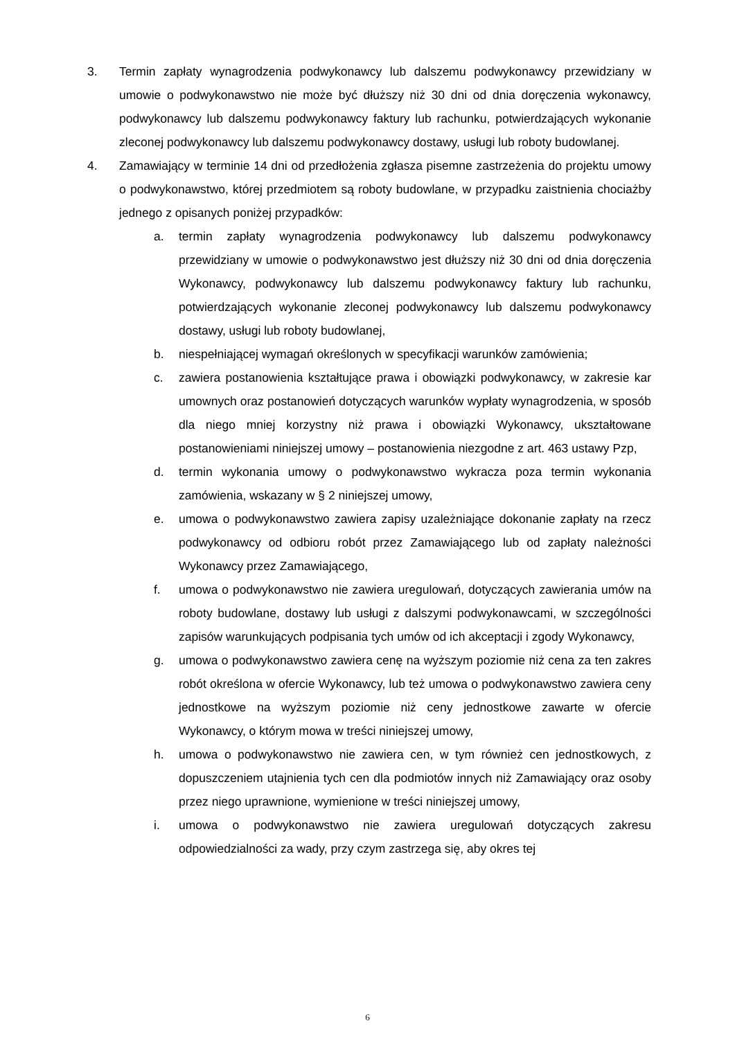3. Termin zapłaty wynagrodzenia podwykonawcy lub dalszemu podwykonawcy przewidziany w umowie o podwykonawstwo nie może być dłuższy niż 30 dni od dnia doręczenia wykonawcy, podwykonawcy lub dalszemu podwykonawcy faktury lub rachunku, potwierdzających wykonanie zleconej podwykonawcy lub dalszemu podwykonawcy dostawy, usługi lub roboty budowlanej.
4. Zamawiający w terminie 14 dni od przedłożenia zgłasza pisemne zastrzeżenia do projektu umowy o podwykonawstwo, której przedmiotem są roboty budowlane, w przypadku zaistnienia chociażby jednego z opisanych poniżej przypadków:
a. termin zapłaty wynagrodzenia podwykonawcy lub dalszemu podwykonawcy przewidziany w umowie o podwykonawstwo jest dłuższy niż 30 dni od dnia doręczenia Wykonawcy, podwykonawcy lub dalszemu podwykonawcy faktury lub rachunku, potwierdzających wykonanie zleconej podwykonawcy lub dalszemu podwykonawcy dostawy, usługi lub roboty budowlanej,
b. niespełniającej wymagań określonych w specyfikacji warunków zamówienia;
c. zawiera postanowienia kształtujące prawa i obowiązki podwykonawcy, w zakresie kar umownych oraz postanowień dotyczących warunków wypłaty wynagrodzenia, w sposób dla niego mniej korzystny niż prawa i obowiązki Wykonawcy, ukształtowane postanowieniami niniejszej umowy – postanowienia niezgodne z art. 463 ustawy Pzp,
d. termin wykonania umowy o podwykonawstwo wykracza poza termin wykonania zamówienia, wskazany w § 2 niniejszej umowy,
e. umowa o podwykonawstwo zawiera zapisy uzależniające dokonanie zapłaty na rzecz podwykonawcy od odbioru robót przez Zamawiającego lub od zapłaty należności Wykonawcy przez Zamawiającego,
f. umowa o podwykonawstwo nie zawiera uregulowań, dotyczących zawierania umów na roboty budowlane, dostawy lub usługi z dalszymi podwykonawcami, w szczególności zapisów warunkujących podpisania tych umów od ich akceptacji i zgody Wykonawcy,
g. umowa o podwykonawstwo zawiera cenę na wyższym poziomie niż cena za ten zakres robót określona w ofercie Wykonawcy, lub też umowa o podwykonawstwo zawiera ceny jednostkowe na wyższym poziomie niż ceny jednostkowe zawarte w ofercie Wykonawcy, o którym mowa w treści niniejszej umowy,
h. umowa o podwykonawstwo nie zawiera cen, w tym również cen jednostkowych, z dopuszczeniem utajnienia tych cen dla podmiotów innych niż Zamawiający oraz osoby przez niego uprawnione, wymienione w treści niniejszej umowy,
i. umowa o podwykonawstwo nie zawiera uregulowań dotyczących zakresu odpowiedzialności za wady, przy czym zastrzega się, aby okres tej
6